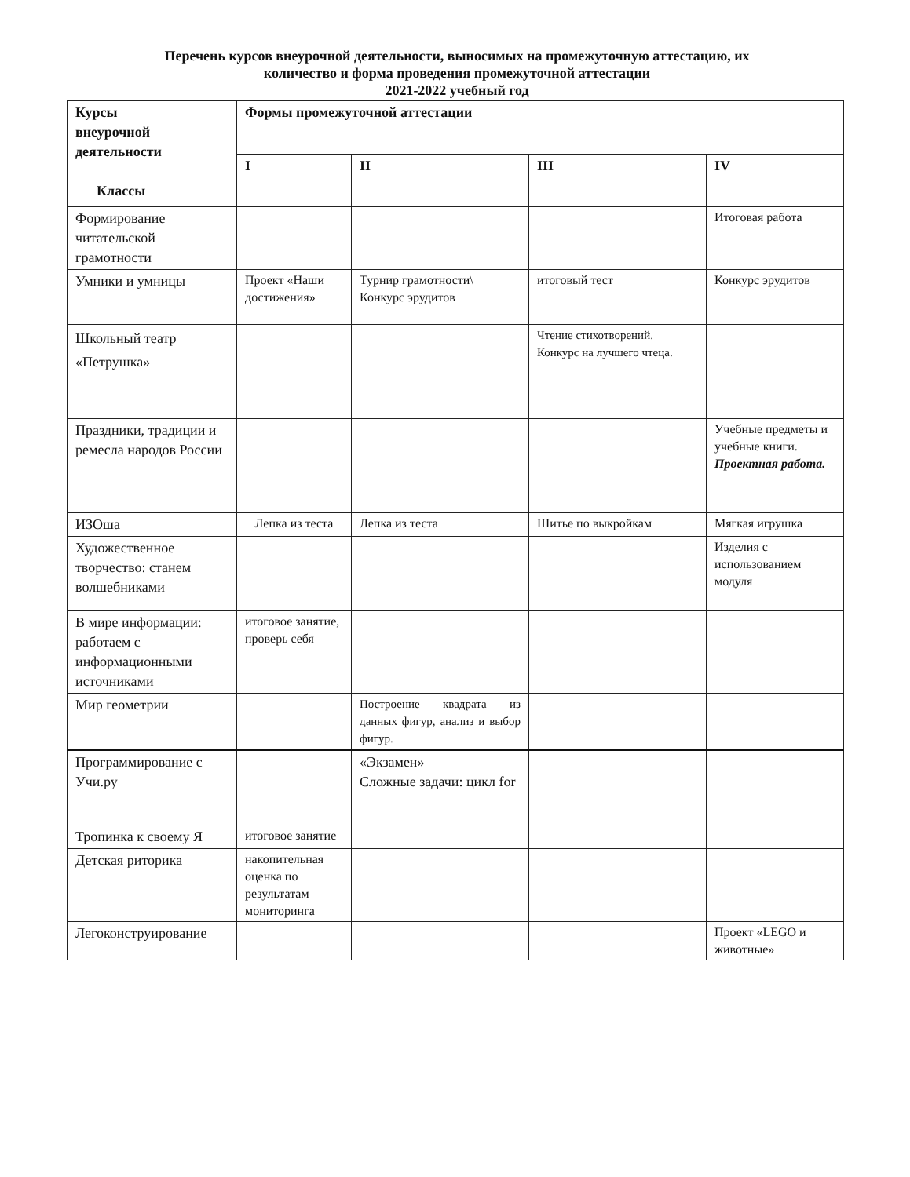Перечень курсов внеурочной деятельности, выносимых на промежуточную аттестацию, их
количество и форма проведения промежуточной аттестации
2021-2022 учебный год
| Курсы внеурочной деятельности Классы | Формы промежуточной аттестации | | | |
| --- | --- | --- | --- | --- |
| | I | II | III | IV |
| Формирование читательской грамотности | | | | Итоговая работа |
| Умники и умницы | Проект «Наши достижения» | Турнир грамотности\ Конкурс эрудитов | итоговый тест | Конкурс эрудитов |
| Школьный театр «Петрушка» | | | Чтение стихотворений. Конкурс на лучшего чтеца. | |
| Праздники, традиции и ремесла народов России | | | | Учебные предметы и учебные книги. Проектная работа. |
| ИЗОша | Лепка из теста | Лепка из теста | Шитье по выкройкам | Мягкая игрушка |
| Художественное творчество: станем волшебниками | | | | Изделия с использованием модуля |
| В мире информации: работаем с информационными источниками | итоговое занятие, проверь себя | | | |
| Мир геометрии | | Построение квадрата из данных фигур, анализ и выбор фигур. | | |
| Программирование с Учи.ру | | «Экзамен» Сложные задачи: цикл for | | |
| Тропинка к своему Я | итоговое занятие | | | |
| Детская риторика | накопительная оценка по результатам мониторинга | | | |
| Легоконструирование | | | | Проект «LEGO и животные» |